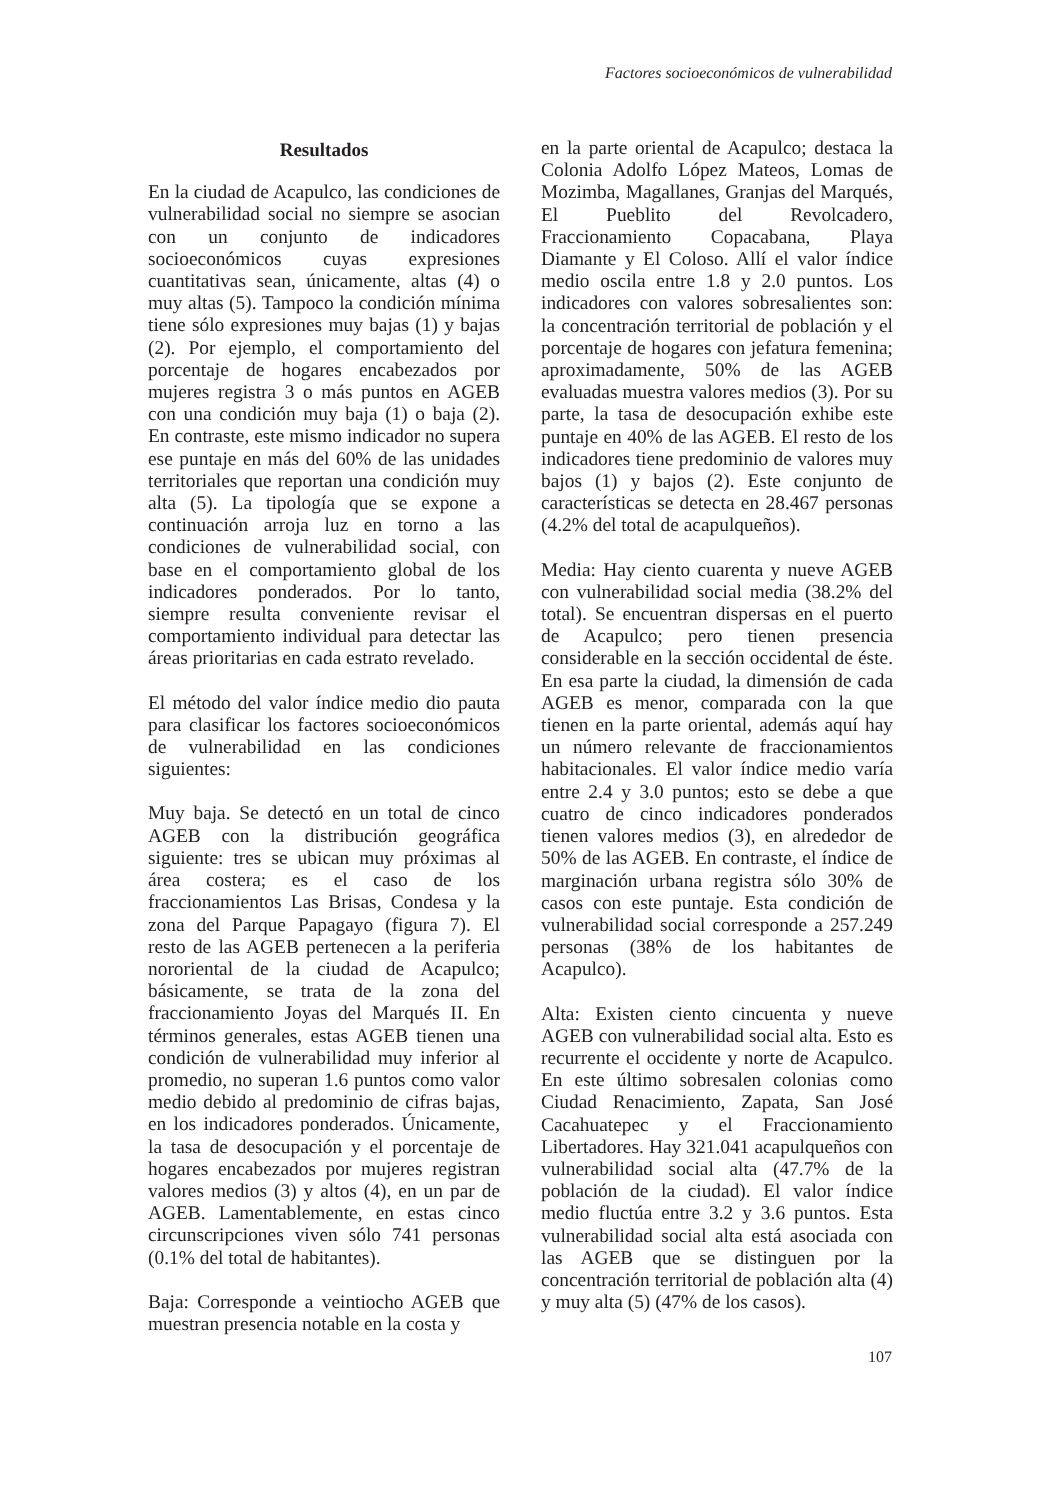Factores socioeconómicos de vulnerabilidad
Resultados
En la ciudad de Acapulco, las condiciones de vulnerabilidad social no siempre se asocian con un conjunto de indicadores socioeconómicos cuyas expresiones cuantitativas sean, únicamente, altas (4) o muy altas (5). Tampoco la condición mínima tiene sólo expresiones muy bajas (1) y bajas (2). Por ejemplo, el comportamiento del porcentaje de hogares encabezados por mujeres registra 3 o más puntos en AGEB con una condición muy baja (1) o baja (2). En contraste, este mismo indicador no supera ese puntaje en más del 60% de las unidades territoriales que reportan una condición muy alta (5). La tipología que se expone a continuación arroja luz en torno a las condiciones de vulnerabilidad social, con base en el comportamiento global de los indicadores ponderados. Por lo tanto, siempre resulta conveniente revisar el comportamiento individual para detectar las áreas prioritarias en cada estrato revelado.
El método del valor índice medio dio pauta para clasificar los factores socioeconómicos de vulnerabilidad en las condiciones siguientes:
Muy baja. Se detectó en un total de cinco AGEB con la distribución geográfica siguiente: tres se ubican muy próximas al área costera; es el caso de los fraccionamientos Las Brisas, Condesa y la zona del Parque Papagayo (figura 7). El resto de las AGEB pertenecen a la periferia nororiental de la ciudad de Acapulco; básicamente, se trata de la zona del fraccionamiento Joyas del Marqués II. En términos generales, estas AGEB tienen una condición de vulnerabilidad muy inferior al promedio, no superan 1.6 puntos como valor medio debido al predominio de cifras bajas, en los indicadores ponderados. Únicamente, la tasa de desocupación y el porcentaje de hogares encabezados por mujeres registran valores medios (3) y altos (4), en un par de AGEB. Lamentablemente, en estas cinco circunscripciones viven sólo 741 personas (0.1% del total de habitantes).
Baja: Corresponde a veintiocho AGEB que muestran presencia notable en la costa y
en la parte oriental de Acapulco; destaca la Colonia Adolfo López Mateos, Lomas de Mozimba, Magallanes, Granjas del Marqués, El Pueblito del Revolcadero, Fraccionamiento Copacabana, Playa Diamante y El Coloso. Allí el valor índice medio oscila entre 1.8 y 2.0 puntos. Los indicadores con valores sobresalientes son: la concentración territorial de población y el porcentaje de hogares con jefatura femenina; aproximadamente, 50% de las AGEB evaluadas muestra valores medios (3). Por su parte, la tasa de desocupación exhibe este puntaje en 40% de las AGEB. El resto de los indicadores tiene predominio de valores muy bajos (1) y bajos (2). Este conjunto de características se detecta en 28.467 personas (4.2% del total de acapulqueños).
Media: Hay ciento cuarenta y nueve AGEB con vulnerabilidad social media (38.2% del total). Se encuentran dispersas en el puerto de Acapulco; pero tienen presencia considerable en la sección occidental de éste. En esa parte la ciudad, la dimensión de cada AGEB es menor, comparada con la que tienen en la parte oriental, además aquí hay un número relevante de fraccionamientos habitacionales. El valor índice medio varía entre 2.4 y 3.0 puntos; esto se debe a que cuatro de cinco indicadores ponderados tienen valores medios (3), en alrededor de 50% de las AGEB. En contraste, el índice de marginación urbana registra sólo 30% de casos con este puntaje. Esta condición de vulnerabilidad social corresponde a 257.249 personas (38% de los habitantes de Acapulco).
Alta: Existen ciento cincuenta y nueve AGEB con vulnerabilidad social alta. Esto es recurrente el occidente y norte de Acapulco. En este último sobresalen colonias como Ciudad Renacimiento, Zapata, San José Cacahuatepec y el Fraccionamiento Libertadores. Hay 321.041 acapulqueños con vulnerabilidad social alta (47.7% de la población de la ciudad). El valor índice medio fluctúa entre 3.2 y 3.6 puntos. Esta vulnerabilidad social alta está asociada con las AGEB que se distinguen por la concentración territorial de población alta (4) y muy alta (5) (47% de los casos).
107